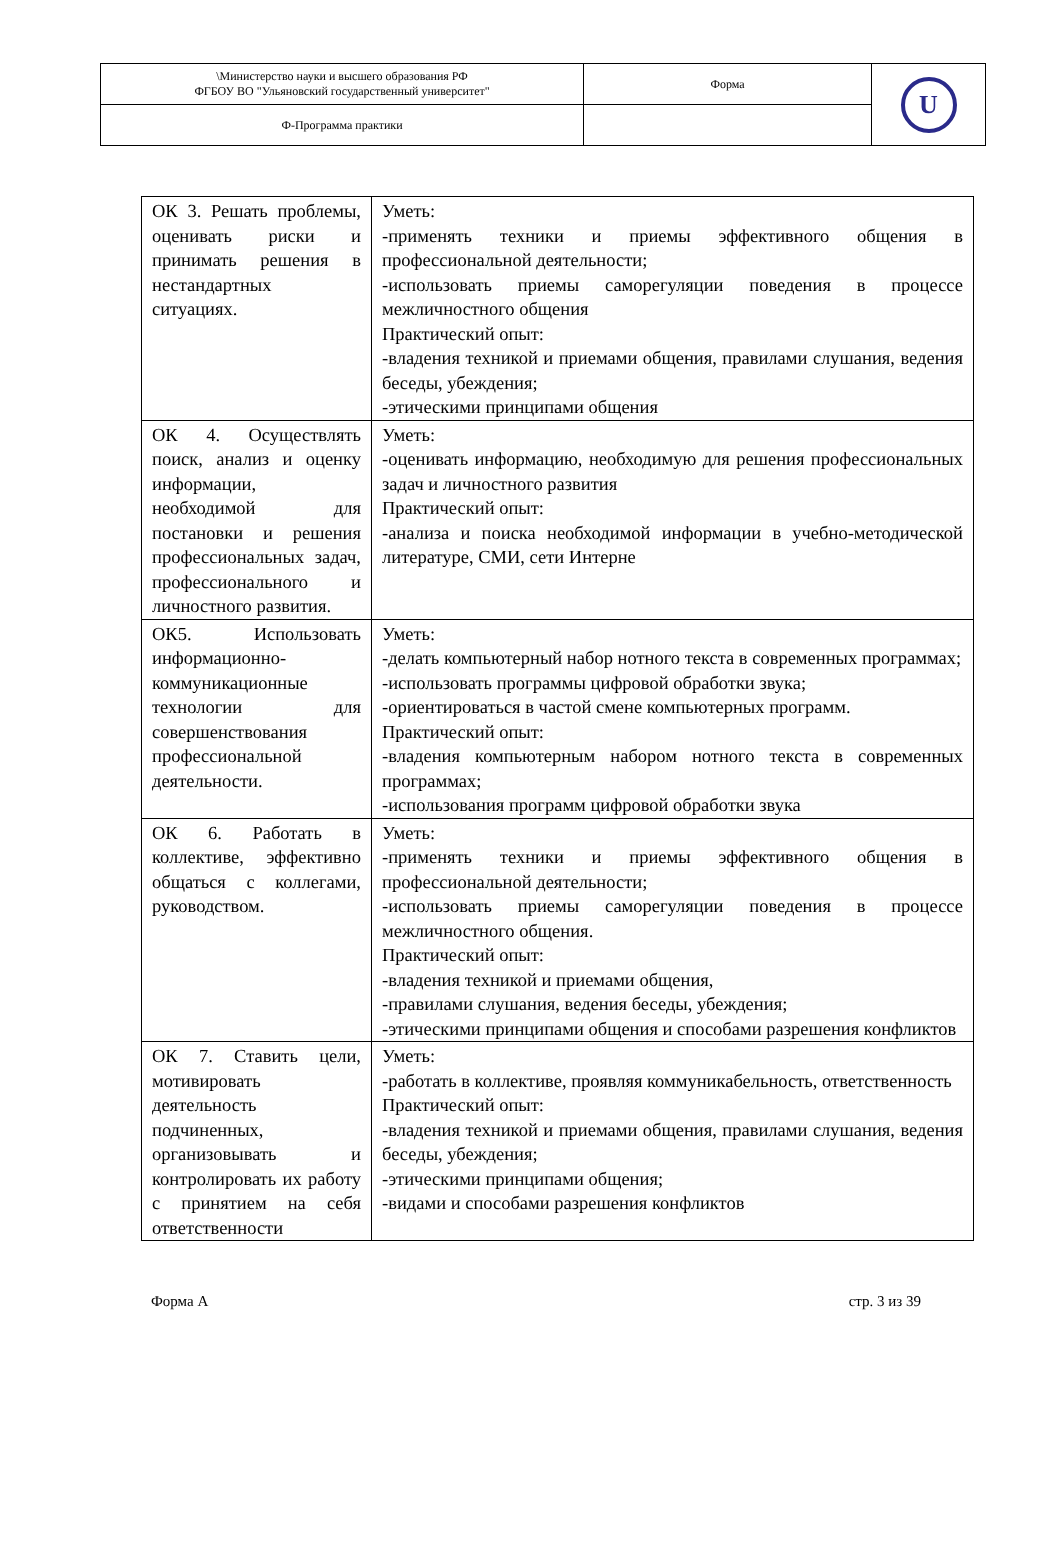| \Министерство науки и высшего образования РФ ФГБОУ ВО "Ульяновский государственный университет" | Форма | U |
| Ф-Программа практики | | |
| ОК 3. Решать проблемы, оценивать риски и принимать решения в нестандартных ситуациях. | Уметь: -применять техники и приемы эффективного общения в профессиональной деятельности; -использовать приемы саморегуляции поведения в процессе межличностного общения Практический опыт: -владения техникой и приемами общения, правилами слушания, ведения беседы, убеждения; -этическими принципами общения |
| ОК 4. Осуществлять поиск, анализ и оценку информации, необходимой для постановки и решения профессиональных задач, профессионального и личностного развития. | Уметь: -оценивать информацию, необходимую для решения профессиональных задач и личностного развития Практический опыт: -анализа и поиска необходимой информации в учебно-методической литературе, СМИ, сети Интерне |
| ОК5. Использовать информационно-коммуникационные технологии для совершенствования профессиональной деятельности. | Уметь: -делать компьютерный набор нотного текста в современных программах; -использовать программы цифровой обработки звука; -ориентироваться в частой смене компьютерных программ. Практический опыт: -владения компьютерным набором нотного текста в современных программах; -использования программ цифровой обработки звука |
| ОК 6. Работать в коллективе, эффективно общаться с коллегами, руководством. | Уметь: -применять техники и приемы эффективного общения в профессиональной деятельности; -использовать приемы саморегуляции поведения в процессе межличностного общения. Практический опыт: -владения техникой и приемами общения, -правилами слушания, ведения беседы, убеждения; -этическими принципами общения и способами разрешения конфликтов |
| ОК 7. Ставить цели, мотивировать деятельность подчиненных, организовывать и контролировать их работу с принятием на себя ответственности | Уметь: -работать в коллективе, проявляя коммуникабельность, ответственность Практический опыт: -владения техникой и приемами общения, правилами слушания, ведения беседы, убеждения; -этическими принципами общения; -видами и способами разрешения конфликтов |
Форма А стр. 3 из 39